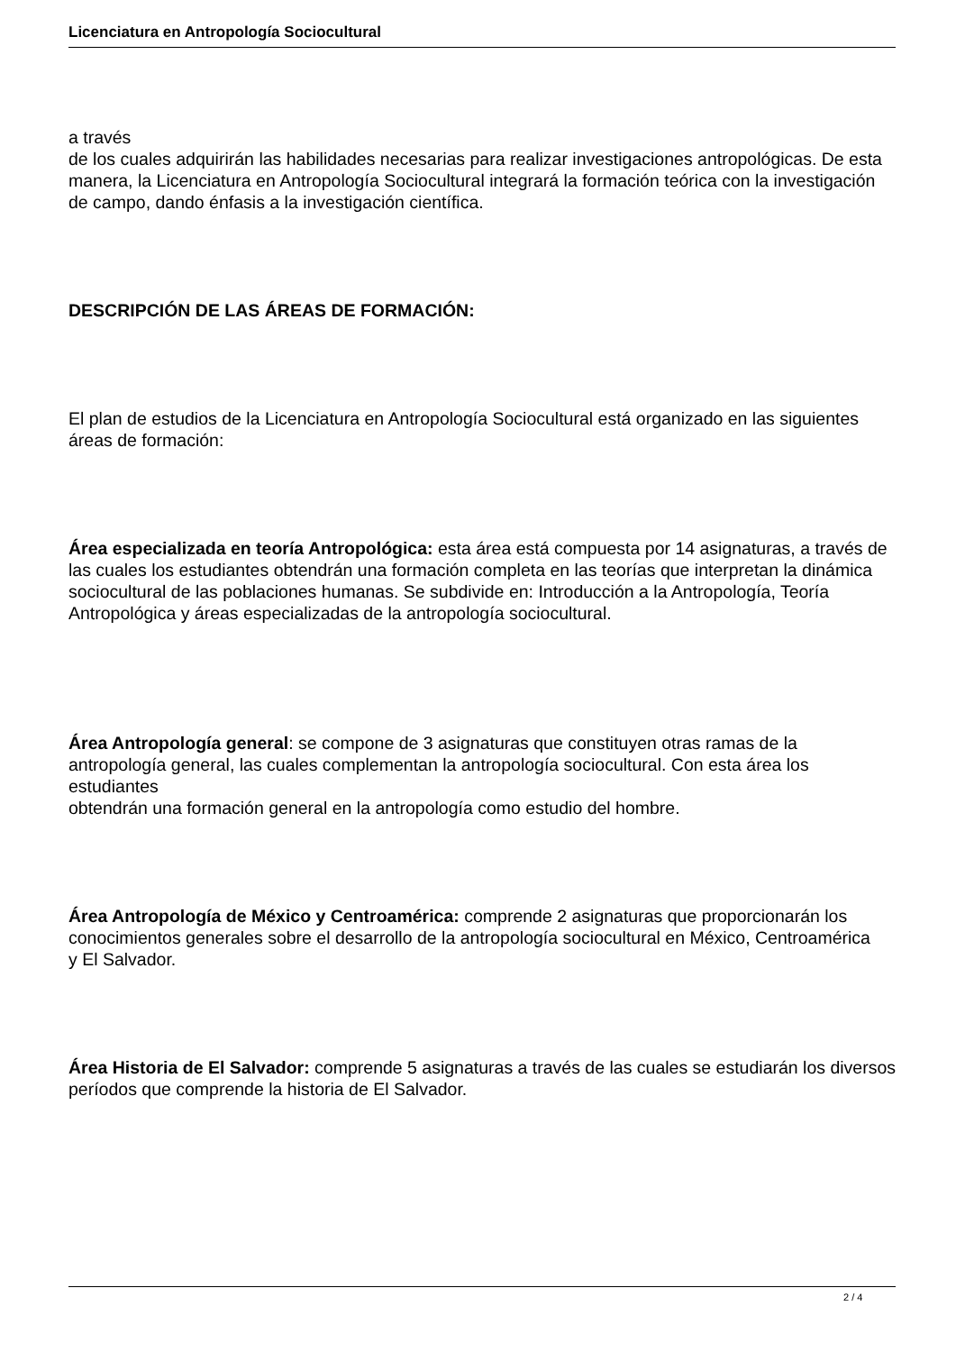Licenciatura en Antropología Sociocultural
a través
de los cuales adquirirán las habilidades necesarias para realizar investigaciones antropológicas. De esta manera, la Licenciatura en Antropología Sociocultural integrará la formación teórica con la investigación
de campo, dando énfasis a la investigación científica.
DESCRIPCIÓN DE LAS ÁREAS DE FORMACIÓN:
El plan de estudios de la Licenciatura en Antropología Sociocultural está organizado en las siguientes áreas de formación:
Área especializada en teoría Antropológica: esta área está compuesta por 14 asignaturas, a través de las cuales los estudiantes obtendrán una formación completa en las teorías que interpretan la dinámica sociocultural de las poblaciones humanas. Se subdivide en: Introducción a la Antropología, Teoría Antropológica y áreas especializadas de la antropología sociocultural.
Área Antropología general: se compone de 3 asignaturas que constituyen otras ramas de la antropología general, las cuales complementan la antropología sociocultural. Con esta área los estudiantes
obtendrán una formación general en la antropología como estudio del hombre.
Área Antropología de México y Centroamérica: comprende 2 asignaturas que proporcionarán los conocimientos generales sobre el desarrollo de la antropología sociocultural en México, Centroamérica
y El Salvador.
Área Historia de El Salvador: comprende 5 asignaturas a través de las cuales se estudiarán los diversos períodos que comprende la historia de El Salvador.
2 / 4